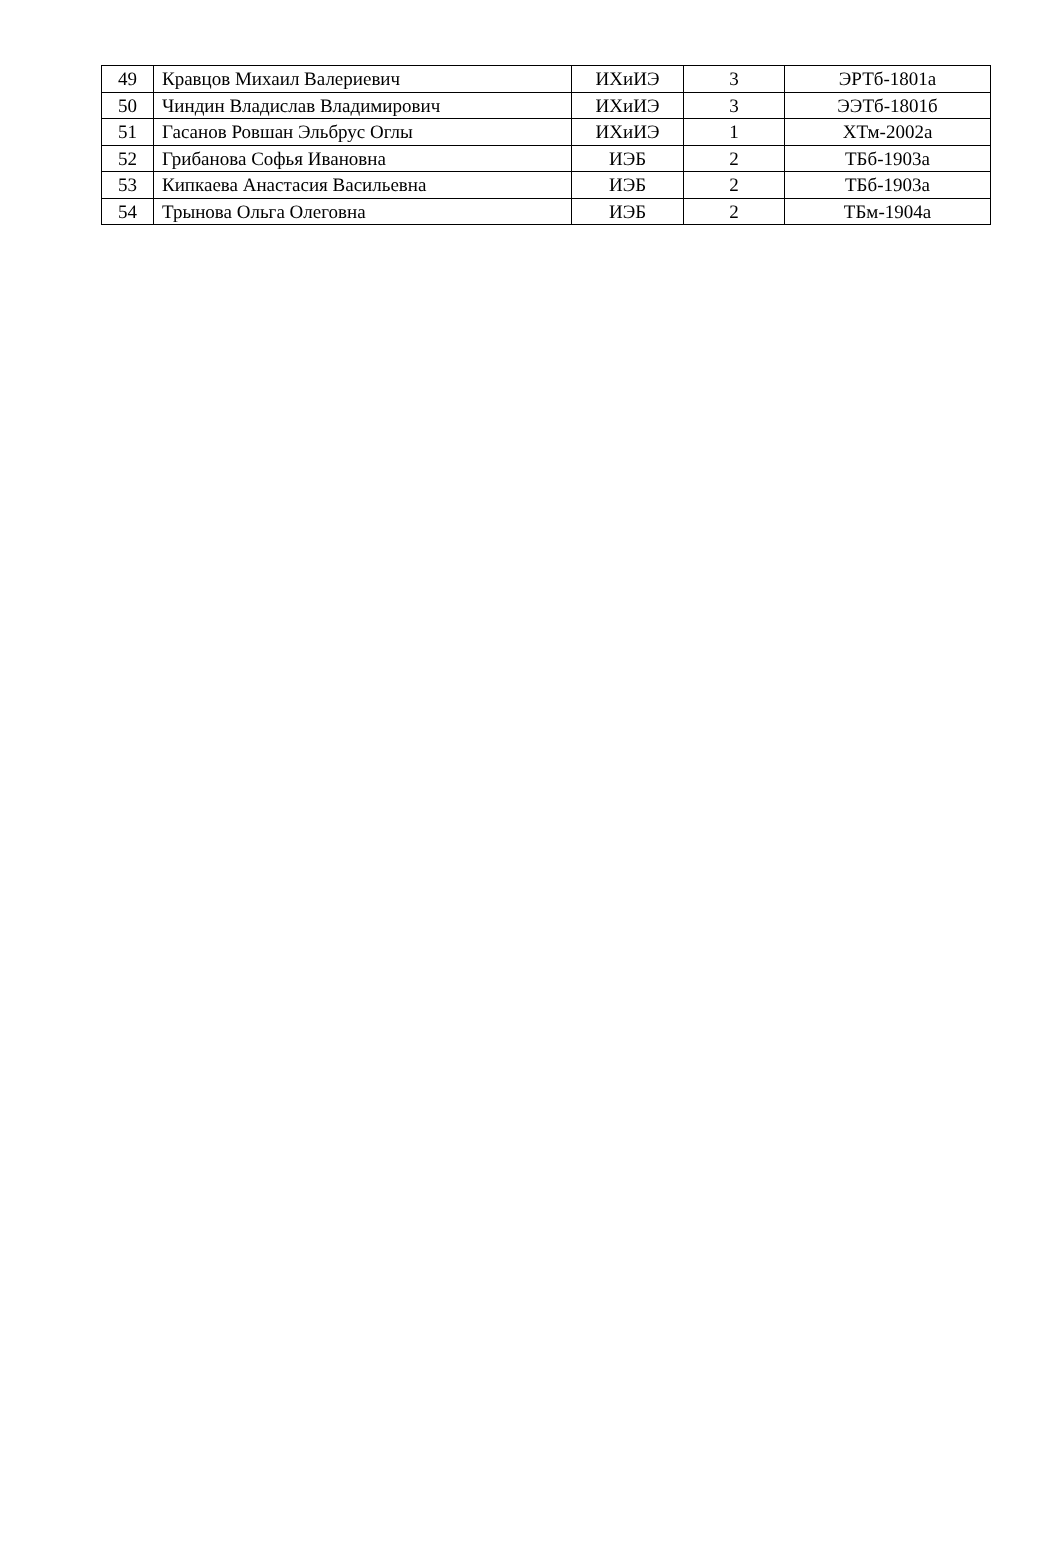| 49 | Кравцов Михаил Валериевич | ИХиИЭ | 3 | ЭРТб-1801а |
| 50 | Чиндин Владислав Владимирович | ИХиИЭ | 3 | ЭЭТб-1801б |
| 51 | Гасанов Ровшан Эльбрус Оглы | ИХиИЭ | 1 | ХТм-2002а |
| 52 | Грибанова Софья Ивановна | ИЭБ | 2 | ТБб-1903а |
| 53 | Кипкаева Анастасия Васильевна | ИЭБ | 2 | ТБб-1903а |
| 54 | Трынова Ольга Олеговна | ИЭБ | 2 | ТБм-1904а |